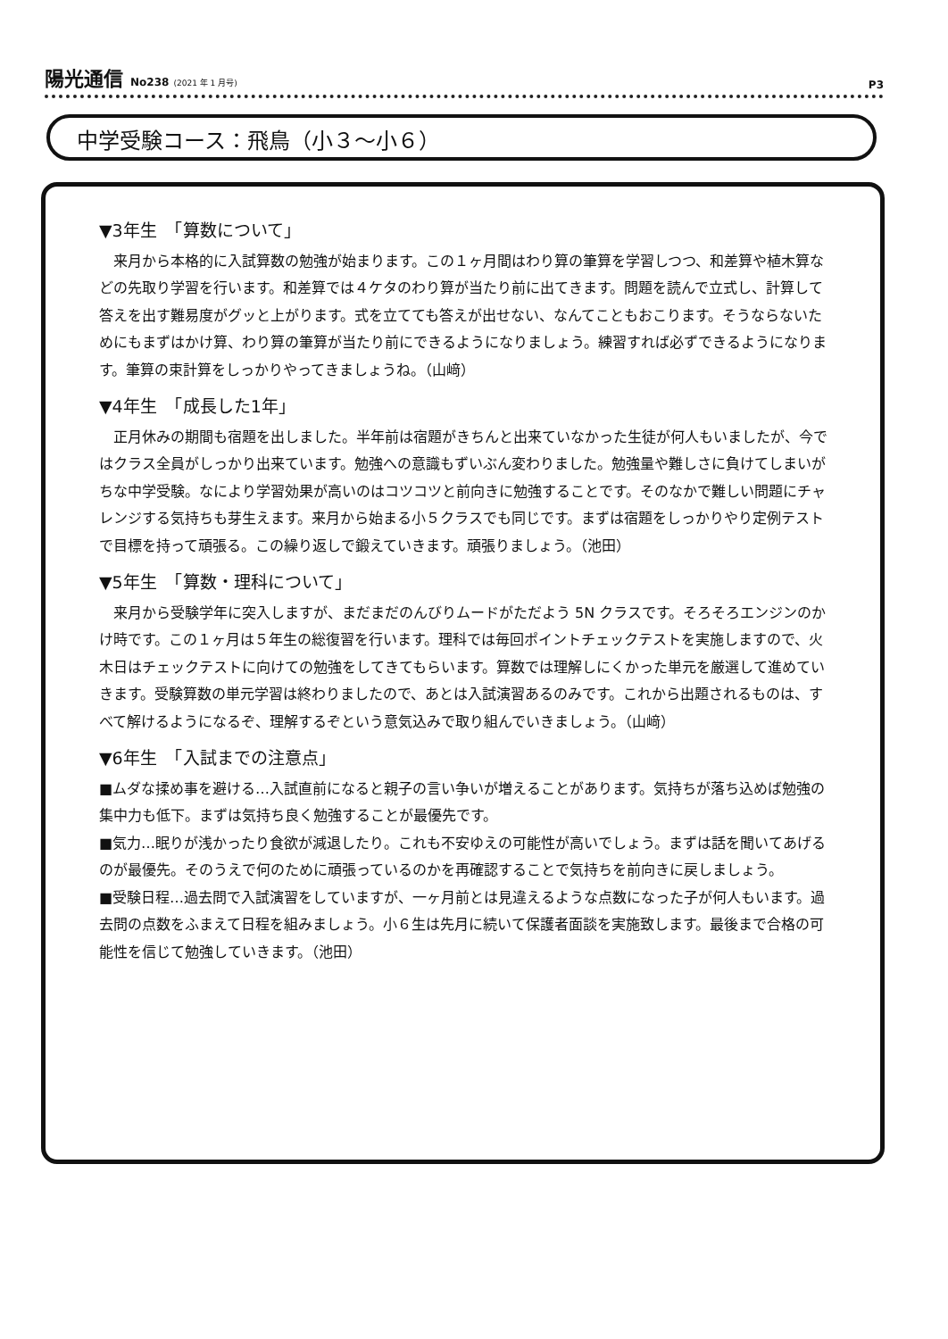陽光通信 No238 (2021 年 1 月号)
P3
中学受験コース：飛鳥（小３～小６）
▼3年生　「算数について」
　来月から本格的に入試算数の勉強が始まります。この１ヶ月間はわり算の筆算を学習しつつ、和差算や植木算などの先取り学習を行います。和差算では４ケタのわり算が当たり前に出てきます。問題を読んで立式し、計算して答えを出す難易度がグッと上がります。式を立てても答えが出せない、なんてこともおこります。そうならないためにもまずはかけ算、わり算の筆算が当たり前にできるようになりましょう。練習すれば必ずできるようになります。筆算の束計算をしっかりやってきましょうね。（山﨑）
▼4年生　「成長した1年」
　正月休みの期間も宿題を出しました。半年前は宿題がきちんと出来ていなかった生徒が何人もいましたが、今ではクラス全員がしっかり出来ています。勉強への意識もずいぶん変わりました。勉強量や難しさに負けてしまいがちな中学受験。なにより学習効果が高いのはコツコツと前向きに勉強することです。そのなかで難しい問題にチャレンジする気持ちも芽生えます。来月から始まる小５クラスでも同じです。まずは宿題をしっかりやり定例テストで目標を持って頑張る。この繰り返しで鍛えていきます。頑張りましょう。（池田）
▼5年生　「算数・理科について」
　来月から受験学年に突入しますが、まだまだのんびりムードがただよう 5N クラスです。そろそろエンジンのかけ時です。この１ヶ月は５年生の総復習を行います。理科では毎回ポイントチェックテストを実施しますので、火木日はチェックテストに向けての勉強をしてきてもらいます。算数では理解しにくかった単元を厳選して進めていきます。受験算数の単元学習は終わりましたので、あとは入試演習あるのみです。これから出題されるものは、すべて解けるようになるぞ、理解するぞという意気込みで取り組んでいきましょう。（山﨑）
▼6年生　「入試までの注意点」
■ムダな揉め事を避ける…入試直前になると親子の言い争いが増えることがあります。気持ちが落ち込めば勉強の集中力も低下。まずは気持ち良く勉強することが最優先です。
■気力…眠りが浅かったり食欲が減退したり。これも不安ゆえの可能性が高いでしょう。まずは話を聞いてあげるのが最優先。そのうえで何のために頑張っているのかを再確認することで気持ちを前向きに戻しましょう。
■受験日程…過去問で入試演習をしていますが、一ヶ月前とは見違えるような点数になった子が何人もいます。過去問の点数をふまえて日程を組みましょう。小６生は先月に続いて保護者面談を実施致します。最後まで合格の可能性を信じて勉強していきます。（池田）